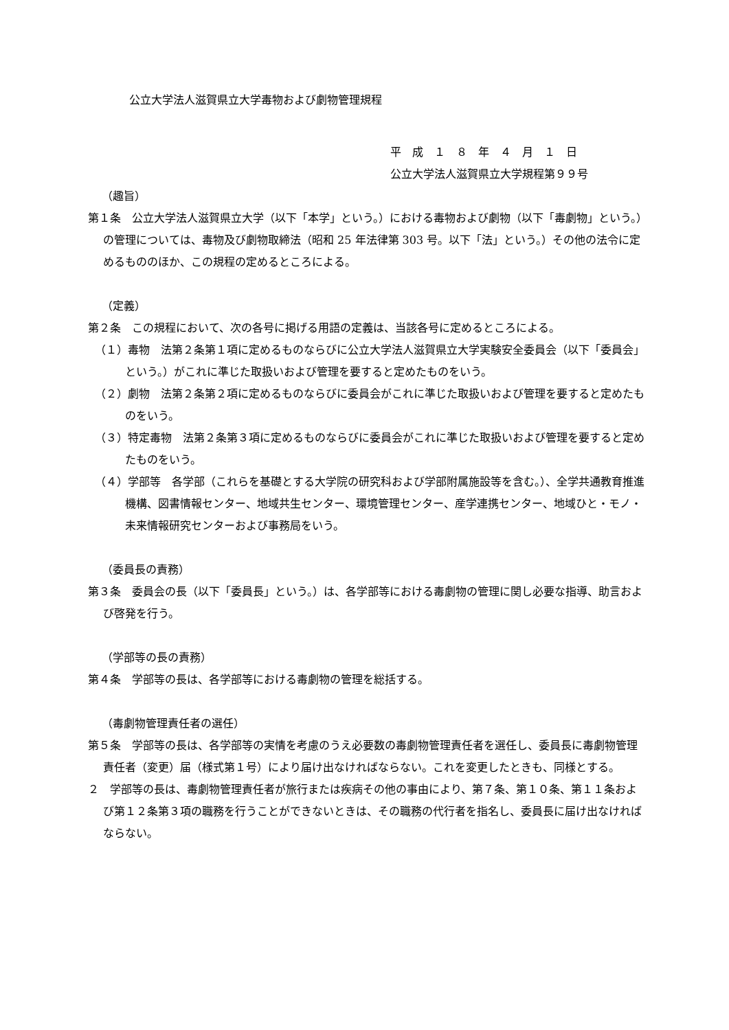公立大学法人滋賀県立大学毒物および劇物管理規程
平　成　１　８　年　４　月　１　日
公立大学法人滋賀県立大学規程第９９号
（趣旨）
第１条　公立大学法人滋賀県立大学（以下「本学」という。）における毒物および劇物（以下「毒劇物」という。）の管理については、毒物及び劇物取締法（昭和 25 年法律第 303 号。以下「法」という。）その他の法令に定めるもののほか、この規程の定めるところによる。
（定義）
第２条　この規程において、次の各号に掲げる用語の定義は、当該各号に定めるところによる。
（１）毒物　法第２条第１項に定めるものならびに公立大学法人滋賀県立大学実験安全委員会（以下「委員会」という。）がこれに準じた取扱いおよび管理を要すると定めたものをいう。
（２）劇物　法第２条第２項に定めるものならびに委員会がこれに準じた取扱いおよび管理を要すると定めたものをいう。
（３）特定毒物　法第２条第３項に定めるものならびに委員会がこれに準じた取扱いおよび管理を要すると定めたものをいう。
（４）学部等　各学部（これらを基礎とする大学院の研究科および学部附属施設等を含む。）、全学共通教育推進機構、図書情報センター、地域共生センター、環境管理センター、産学連携センター、地域ひと・モノ・未来情報研究センターおよび事務局をいう。
（委員長の責務）
第３条　委員会の長（以下「委員長」という。）は、各学部等における毒劇物の管理に関し必要な指導、助言および啓発を行う。
（学部等の長の責務）
第４条　学部等の長は、各学部等における毒劇物の管理を総括する。
（毒劇物管理責任者の選任）
第５条　学部等の長は、各学部等の実情を考慮のうえ必要数の毒劇物管理責任者を選任し、委員長に毒劇物管理責任者（変更）届（様式第１号）により届け出なければならない。これを変更したときも、同様とする。
２　学部等の長は、毒劇物管理責任者が旅行または疾病その他の事由により、第７条、第１０条、第１１条および第１２条第３項の職務を行うことができないときは、その職務の代行者を指名し、委員長に届け出なければならない。